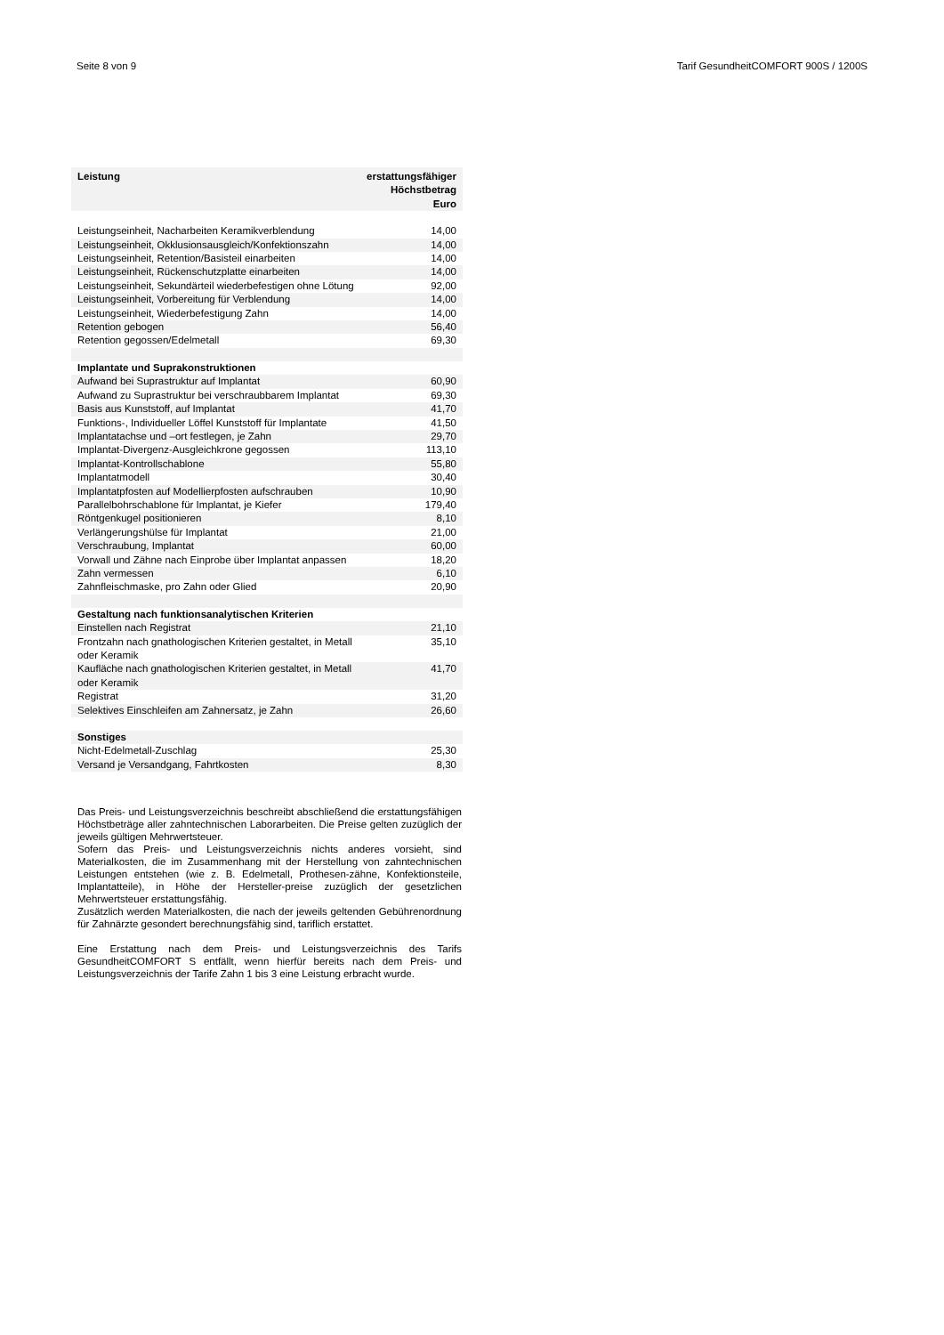Seite 8 von 9 Tarif GesundheitCOMFORT 900S / 1200S
| Leistung | erstattungsfähiger Höchstbetrag Euro |
| --- | --- |
| Leistungseinheit, Nacharbeiten Keramikverblendung | 14,00 |
| Leistungseinheit, Okklusionsausgleich/Konfektionszahn | 14,00 |
| Leistungseinheit, Retention/Basisteil einarbeiten | 14,00 |
| Leistungseinheit, Rückenschutzplatte einarbeiten | 14,00 |
| Leistungseinheit, Sekundärteil wiederbefestigen ohne Lötung | 92,00 |
| Leistungseinheit, Vorbereitung für Verblendung | 14,00 |
| Leistungseinheit, Wiederbefestigung Zahn | 14,00 |
| Retention gebogen | 56,40 |
| Retention gegossen/Edelmetall | 69,30 |
| Implantate und Suprakonstruktionen | |
| Aufwand bei Suprastruktur auf Implantat | 60,90 |
| Aufwand zu Suprastruktur bei verschraubbarem Implantat | 69,30 |
| Basis aus Kunststoff, auf Implantat | 41,70 |
| Funktions-, Individueller Löffel Kunststoff für Implantate | 41,50 |
| Implantatachse und –ort festlegen, je Zahn | 29,70 |
| Implantat-Divergenz-Ausgleichkrone gegossen | 113,10 |
| Implantat-Kontrollschablone | 55,80 |
| Implantatmodell | 30,40 |
| Implantatpfosten auf Modellierpfosten aufschrauben | 10,90 |
| Parallelbohrschablone für Implantat, je Kiefer | 179,40 |
| Röntgenkugel positionieren | 8,10 |
| Verlängerungshülse für Implantat | 21,00 |
| Verschraubung, Implantat | 60,00 |
| Vorwall und Zähne nach Einprobe über Implantat anpassen | 18,20 |
| Zahn vermessen | 6,10 |
| Zahnfleischmaske, pro Zahn oder Glied | 20,90 |
| Gestaltung nach funktionsanalytischen Kriterien | |
| Einstellen nach Registrat | 21,10 |
| Frontzahn nach gnathologischen Kriterien gestaltet, in Metall oder Keramik | 35,10 |
| Kaufläche nach gnathologischen Kriterien gestaltet, in Metall oder Keramik | 41,70 |
| Registrat | 31,20 |
| Selektives Einschleifen am Zahnersatz, je Zahn | 26,60 |
| Sonstiges | |
| Nicht-Edelmetall-Zuschlag | 25,30 |
| Versand je Versandgang, Fahrtkosten | 8,30 |
Das Preis- und Leistungsverzeichnis beschreibt abschließend die erstattungsfähigen Höchstbeträge aller zahntechnischen Laborarbeiten. Die Preise gelten zuzüglich der jeweils gültigen Mehrwertsteuer.
Sofern das Preis- und Leistungsverzeichnis nichts anderes vorsieht, sind Materialkosten, die im Zusammenhang mit der Herstellung von zahntechnischen Leistungen entstehen (wie z. B. Edelmetall, Prothesen-zähne, Konfektionsteile, Implantatteile), in Höhe der Hersteller-preise zuzüglich der gesetzlichen Mehrwertsteuer erstattungsfähig.
Zusätzlich werden Materialkosten, die nach der jeweils geltenden Gebührenordnung für Zahnärzte gesondert berechnungsfähig sind, tariflich erstattet.
Eine Erstattung nach dem Preis- und Leistungsverzeichnis des Tarifs GesundheitCOMFORT S entfällt, wenn hierfür bereits nach dem Preis- und Leistungsverzeichnis der Tarife Zahn 1 bis 3 eine Leistung erbracht wurde.